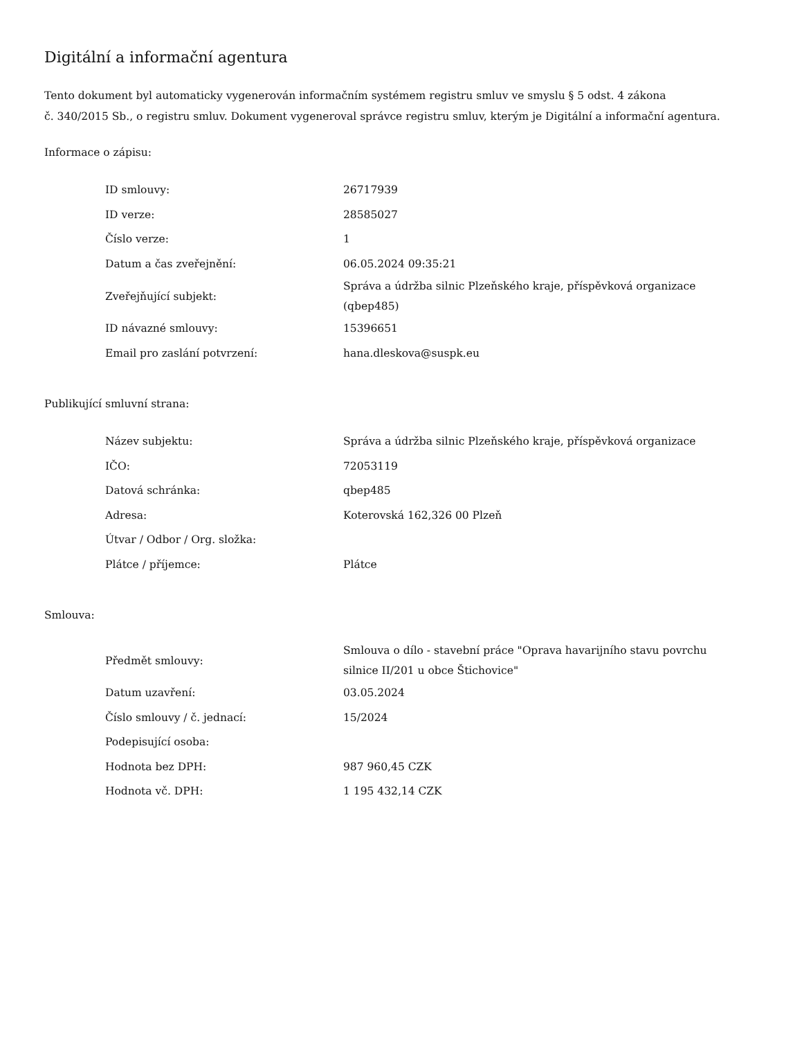Digitální a informační agentura
Tento dokument byl automaticky vygenerován informačním systémem registru smluv ve smyslu § 5 odst. 4 zákona
č. 340/2015 Sb., o registru smluv. Dokument vygeneroval správce registru smluv, kterým je Digitální a informační agentura.
Informace o zápisu:
| ID smlouvy: | 26717939 |
| ID verze: | 28585027 |
| Číslo verze: | 1 |
| Datum a čas zveřejnění: | 06.05.2024 09:35:21 |
| Zveřejňující subjekt: | Správa a údržba silnic Plzeňského kraje, příspěvková organizace (qbep485) |
| ID návazné smlouvy: | 15396651 |
| Email pro zaslání potvrzení: | hana.dleskova@suspk.eu |
Publikující smluvní strana:
| Název subjektu: | Správa a údržba silnic Plzeňského kraje, příspěvková organizace |
| IČO: | 72053119 |
| Datová schránka: | qbep485 |
| Adresa: | Koterovská 162,326 00 Plzeň |
| Útvar / Odbor / Org. složka: | |
| Plátce / příjemce: | Plátce |
Smlouva:
| Předmět smlouvy: | Smlouva o dílo - stavební práce "Oprava havarijního stavu povrchu silnice II/201 u obce Štichovice" |
| Datum uzavření: | 03.05.2024 |
| Číslo smlouvy / č. jednací: | 15/2024 |
| Podepisující osoba: | |
| Hodnota bez DPH: | 987 960,45 CZK |
| Hodnota vč. DPH: | 1 195 432,14 CZK |